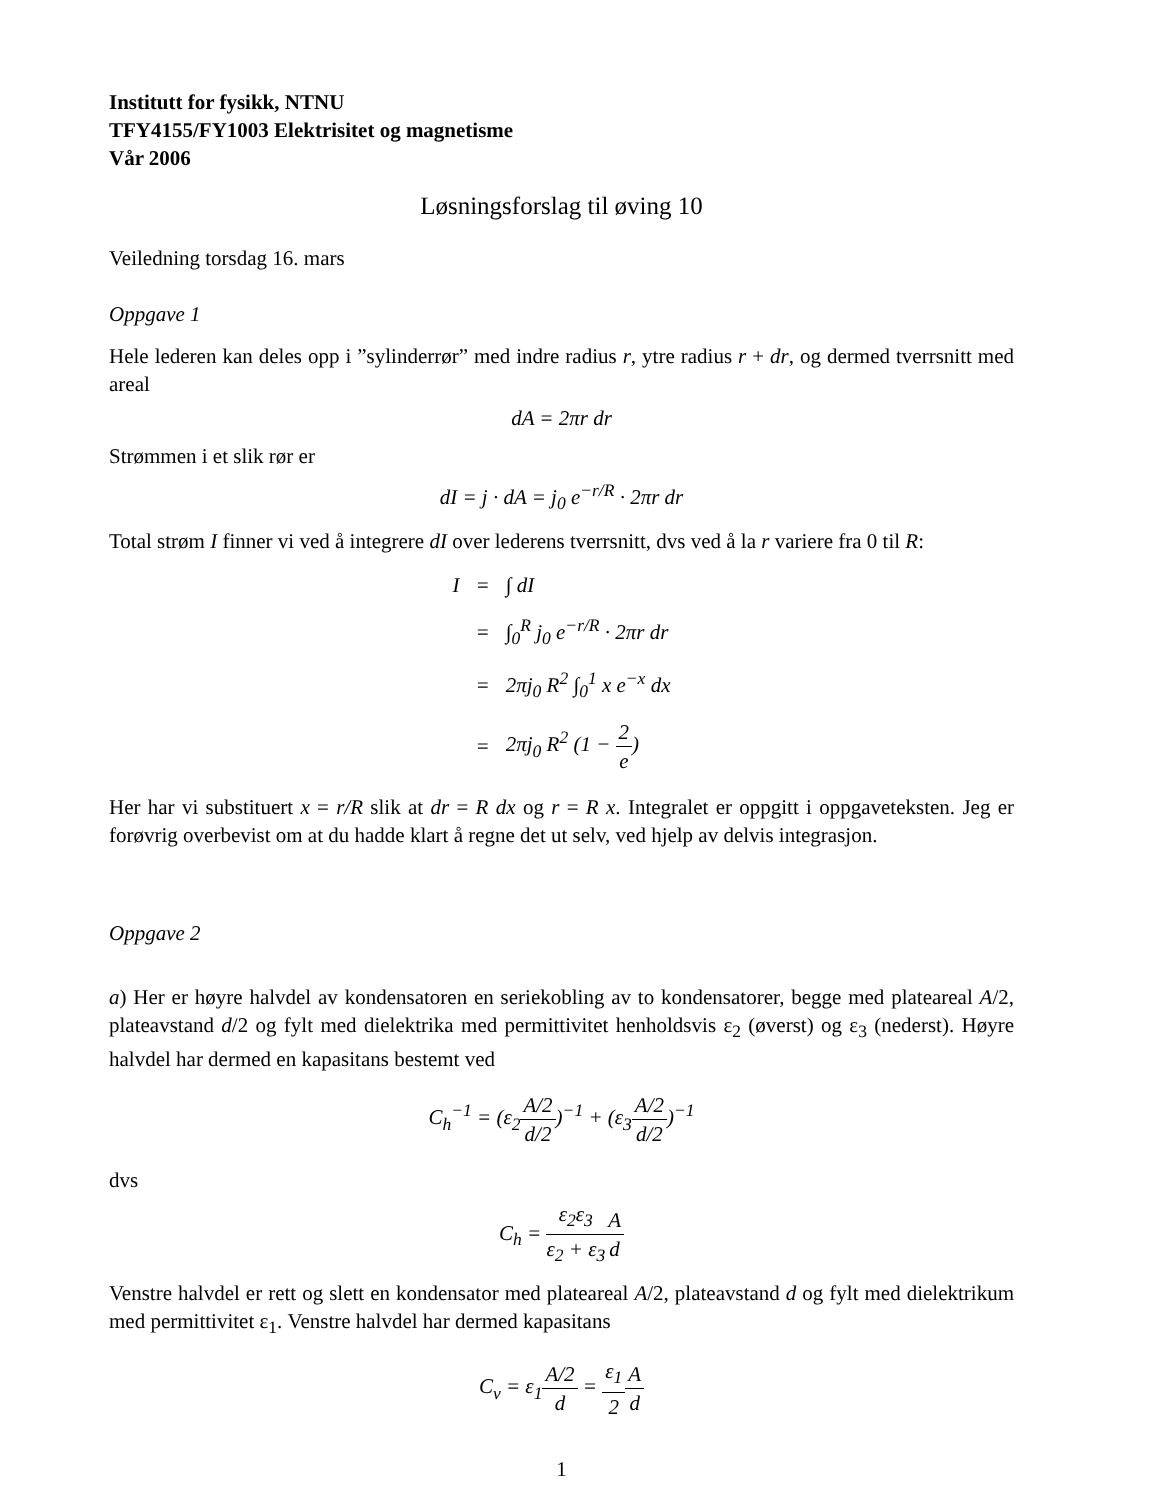Institutt for fysikk, NTNU
TFY4155/FY1003 Elektrisitet og magnetisme
Vår 2006
Løsningsforslag til øving 10
Veiledning torsdag 16. mars
Oppgave 1
Hele lederen kan deles opp i ”sylinderrør” med indre radius r, ytre radius r + dr, og dermed tverrsnitt med areal
dA = 2πr dr
Strømmen i et slik rør er
dI = j · dA = j<sub>0</sub> e<sup>−r/R</sup> · 2πr dr
Total strøm I finner vi ved å integrere dI over lederens tverrsnitt, dvs ved å la r variere fra 0 til R:
| I | = | ∫ dI |
| | = | ∫<sub>0</sub><sup>R</sup> j<sub>0</sub> e<sup>−r/R</sup> · 2πr dr |
| | = | 2πj<sub>0</sub> R<sup>2</sup> ∫<sub>0</sub><sup>1</sup> x e<sup>−x</sup> dx |
| | = | 2πj<sub>0</sub> R<sup>2</sup> (1 − 2 e ) |
Her har vi substituert x = r/R slik at dr = R dx og r = R x. Integralet er oppgitt i oppgaveteksten. Jeg er forøvrig overbevist om at du hadde klart å regne det ut selv, ved hjelp av delvis integrasjon.
Oppgave 2
a) Her er høyre halvdel av kondensatoren en seriekobling av to kondensatorer, begge med plateareal A/2, plateavstand d/2 og fylt med dielektrika med permittivitet henholdsvis ε<sub>2</sub> (øverst) og ε<sub>3</sub> (nederst). Høyre halvdel har dermed en kapasitans bestemt ved
C<sub>h</sub><sup>−1</sup> = (ε<sub>2</sub>A/2 d/2)<sup>−1</sup> + (ε<sub>3</sub>A/2 d/2)<sup>−1</sup>
dvs
C<sub>h</sub> = ε<sub>2</sub>ε<sub>3</sub> ε<sub>2</sub> + ε<sub>3</sub> A d
Venstre halvdel er rett og slett en kondensator med plateareal A/2, plateavstand d og fylt med dielektrikum med permittivitet ε<sub>1</sub>. Venstre halvdel har dermed kapasitans
C<sub>v</sub> = ε<sub>1</sub>A/2 d = ε<sub>1</sub> 2 A d
1